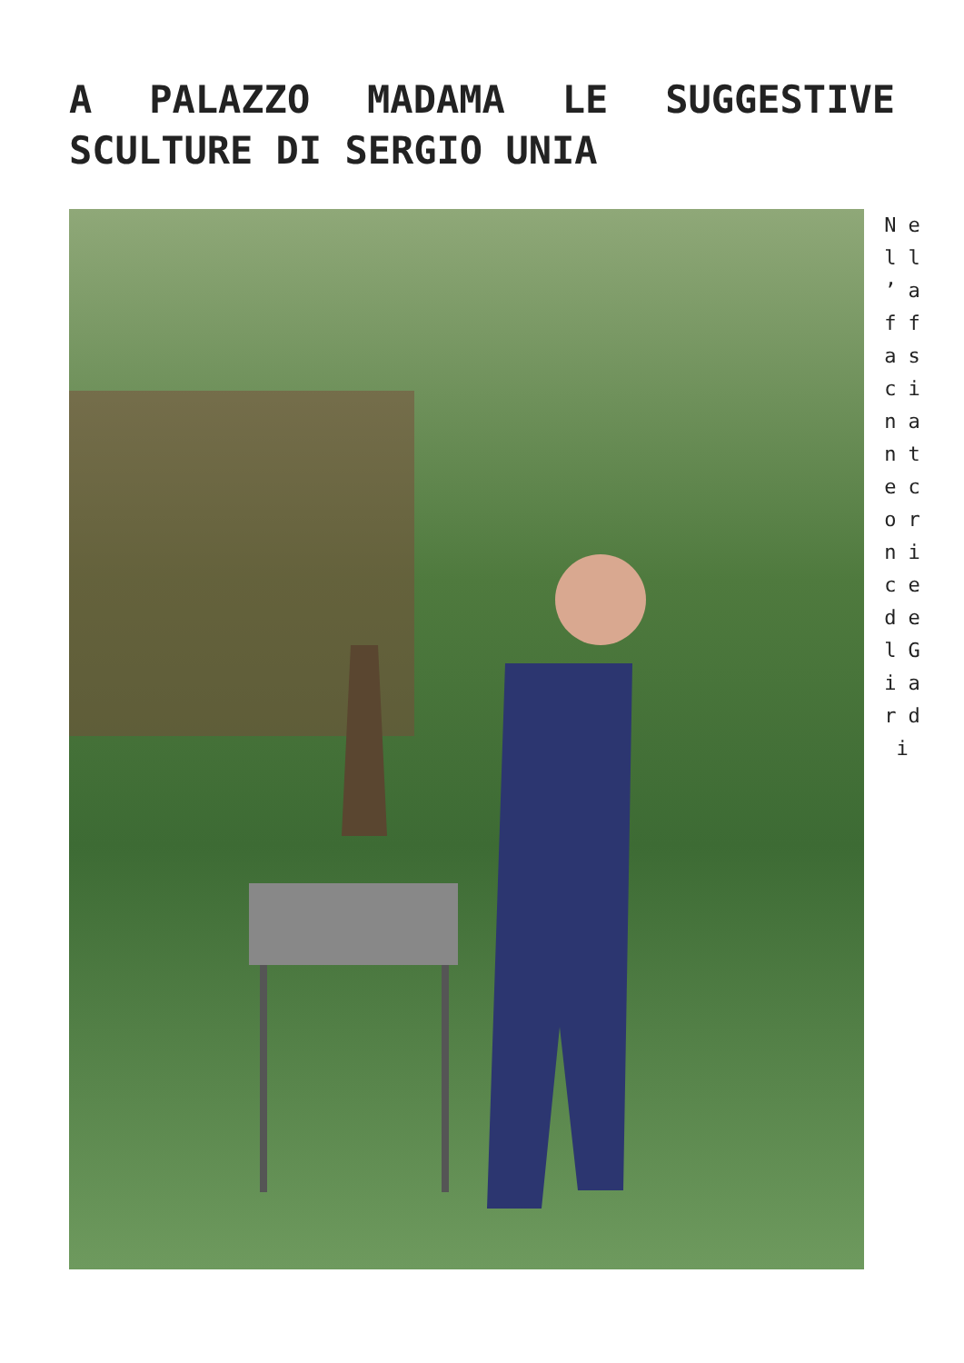A PALAZZO MADAMA LE SUGGESTIVE SCULTURE DI SERGIO UNIA
N e l l ’ a f f a s c i n a n t e c o r n i c e d e l G i a r d i